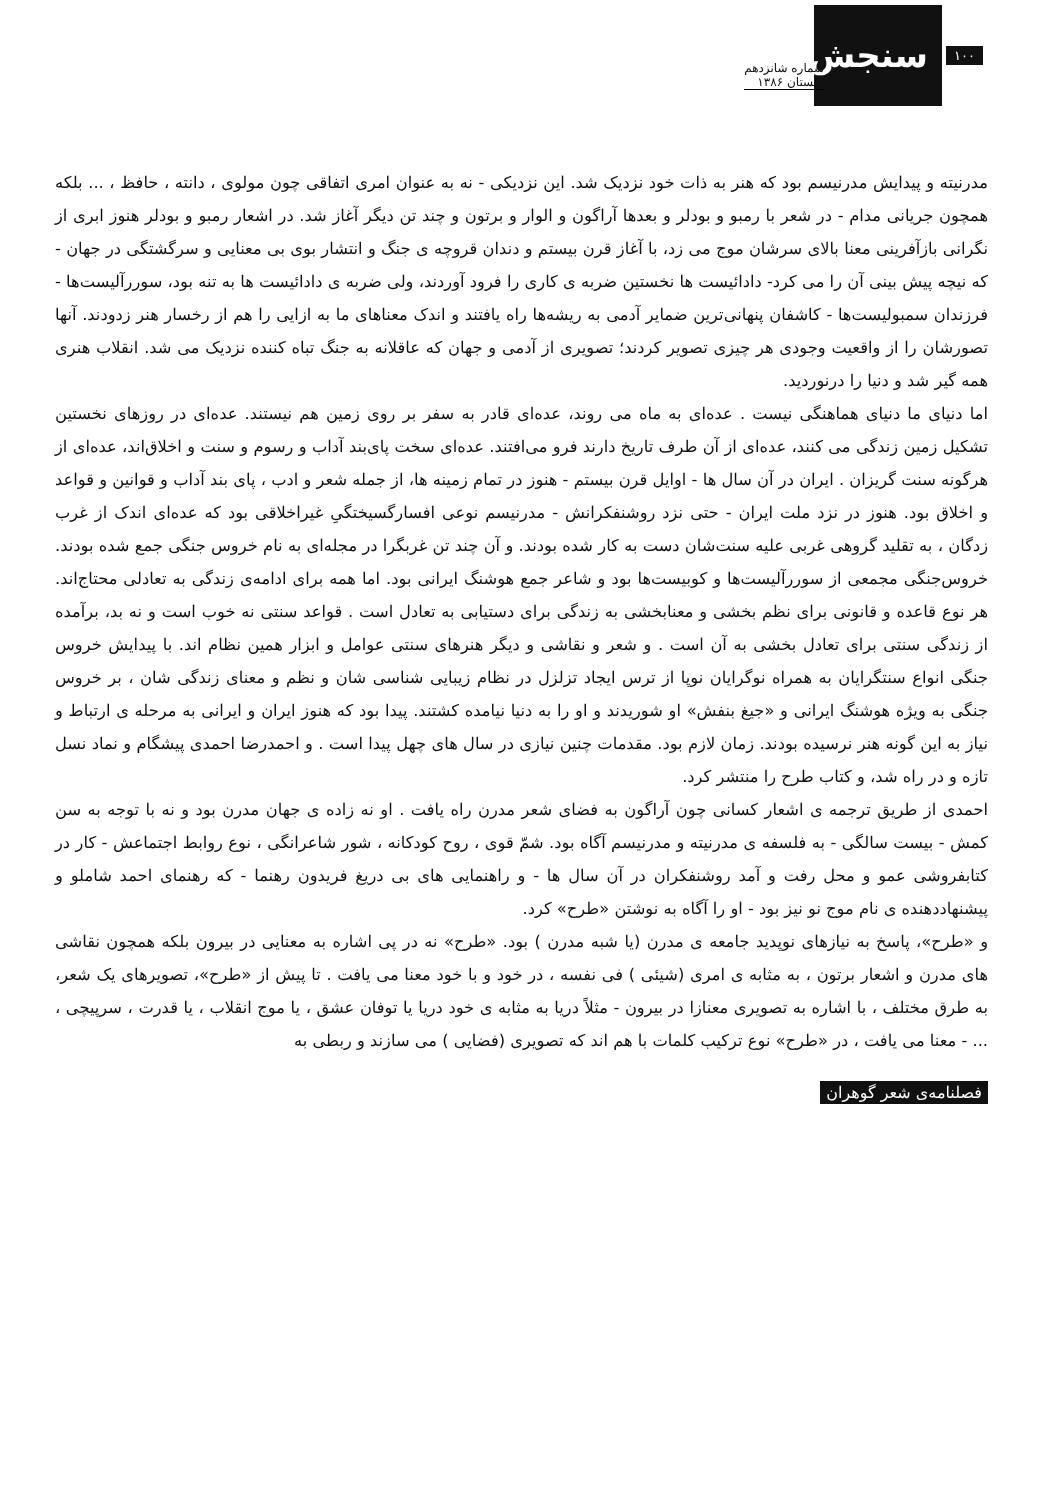۱۰۰
سنجش
شماره شانزدهم
تابستان ۱۳۸۶
مدرنیته و پیدایش مدرنیسم بود که هنر به ذات خود نزدیک شد. این نزدیکی - نه به عنوان امری اتفاقی چون مولوی ، دانته ، حافظ ، ... بلکه همچون جریانی مدام - در شعر با رمبو و بودلر و بعدها آراگون و الوار و برتون و چند تن دیگر آغاز شد. در اشعار رمبو و بودلر هنوز ابری از نگرانی بازآفرینی معنا بالای سرشان موج می زد، با آغاز قرن بیستم و دندان قروچه ی جنگ و انتشار بوی بی معنایی و سرگشتگی در جهان - که نیچه پیش بینی آن را می کرد- دادائیست ها نخستین ضربه ی کاری را فرود آوردند، ولی ضربه ی دادائیست ها به تنه بود، سوررآلیست‌ها - فرزندان سمبولیست‌ها - کاشفان پنهانی‌ترین ضمایر آدمی به ریشه‌ها راه یافتند و اندک معناهای ما به ازایی را هم از رخسار هنر زدودند. آنها تصورشان را از واقعیت وجودی هر چیزی تصویر کردند؛ تصویری از آدمی و جهان که عاقلانه به جنگ تباه کننده نزدیک می شد. انقلاب هنری همه گیر شد و دنیا را درنوردید.
اما دنیای ما دنیای هماهنگی نیست . عده‌ای به ماه می روند، عده‌ای قادر به سفر بر روی زمین هم نیستند. عده‌ای در روزهای نخستین تشکیل زمین زندگی می کنند، عده‌ای از آن طرف تاریخ دارند فرو می‌افتند. عده‌ای سخت پای‌بند آداب و رسوم و سنت و اخلاق‌اند، عده‌ای از هرگونه سنت گریزان . ایران در آن سال ها - اوایل قرن بیستم - هنوز در تمام زمینه ها، از جمله شعر و ادب ، پای بند آداب و قوانین و قواعد و اخلاق بود. هنوز در نزد ملت ایران - حتی نزد روشنفکرانش - مدرنیسم نوعی افسارگسیختگیِ غیراخلاقی بود که عده‌ای اندک از غرب زدگان ، به تقلید گروهی غربی علیه سنت‌شان دست به کار شده بودند. و آن چند تن غربگرا در مجله‌ای به نام خروس جنگی جمع شده بودند. خروس‌جنگی مجمعی از سوررآلیست‌ها و کوبیست‌ها بود و شاعر جمع هوشنگ ایرانی بود. اما همه برای ادامه‌ی زندگی به تعادلی محتاج‌اند. هر نوع قاعده و قانونی برای نظم بخشی و معنابخشی به زندگی برای دستیابی به تعادل است . قواعد سنتی نه خوب است و نه بد، برآمده از زندگی سنتی برای تعادل بخشی به آن است . و شعر و نقاشی و دیگر هنرهای سنتی عوامل و ابزار همین نظام اند. با پیدایش خروس جنگی انواع سنتگرایان به همراه نوگرایان نوپا از ترس ایجاد تزلزل در نظام زیبایی شناسی شان و نظم و معنای زندگی شان ، بر خروس جنگی به ویژه هوشنگ ایرانی و «جیغ بنفش» او شوریدند و او را به دنیا نیامده کشتند. پیدا بود که هنوز ایران و ایرانی به مرحله ی ارتباط و نیاز به این گونه هنر نرسیده بودند. زمان لازم بود. مقدمات چنین نیازی در سال های چهل پیدا است . و احمدرضا احمدی پیشگام و نماد نسل تازه و در راه شد، و کتاب طرح را منتشر کرد.
احمدی از طریق ترجمه ی اشعار کسانی چون آراگون به فضای شعر مدرن راه یافت . او نه زاده ی جهان مدرن بود و نه با توجه به سن کمش - بیست سالگی - به فلسفه ی مدرنیته و مدرنیسم آگاه بود. شمّ قوی ، روح کودکانه ، شور شاعرانگی ، نوع روابط اجتماعش - کار در کتابفروشی عمو و محل رفت و آمد روشنفکران در آن سال ها - و راهنمایی های بی دریغ فریدون رهنما - که رهنمای احمد شاملو و پیشنهاددهنده ی نام موج نو نیز بود - او را آگاه به نوشتن «طرح» کرد.
و «طرح»، پاسخ به نیازهای نوپدید جامعه ی مدرن (یا شبه مدرن ) بود. «طرح» نه در پی اشاره به معنایی در بیرون بلکه همچون نقاشی های مدرن و اشعار برتون ، به مثابه ی امری (شیئی ) فی نفسه ، در خود و با خود معنا می یافت . تا پیش از «طرح»، تصویرهای یک شعر، به طرق مختلف ، با اشاره به تصویری معنازا در بیرون - مثلاً دریا به مثابه ی خود دریا یا توفان عشق ، یا موج انقلاب ، یا قدرت ، سرپیچی ، ... - معنا می یافت ، در «طرح» نوع ترکیب کلمات با هم اند که تصویری (فضایی ) می سازند و ربطی به
فصلنامه‌ی شعر گوهران